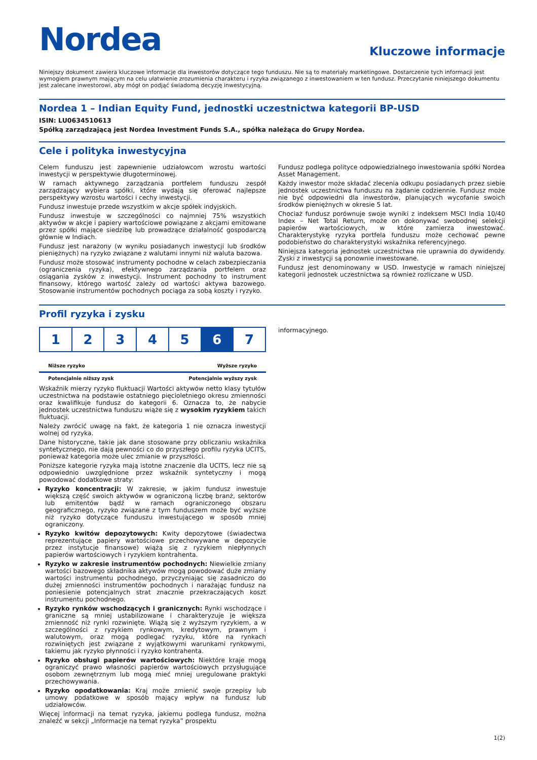Nordea
Kluczowe informacje
Niniejszy dokument zawiera kluczowe informacje dla inwestorów dotyczące tego funduszu. Nie są to materiały marketingowe. Dostarczenie tych informacji jest wymogiem prawnym mającym na celu ułatwienie zrozumienia charakteru i ryzyka związanego z inwestowaniem w ten fundusz. Przeczytanie niniejszego dokumentu jest zalecane inwestorowi, aby mógł on podjąć świadomą decyzję inwestycyjną.
Nordea 1 – Indian Equity Fund, jednostki uczestnictwa kategorii BP-USD
ISIN: LU0634510613
Spółką zarządzającą jest Nordea Investment Funds S.A., spółka należąca do Grupy Nordea.
Cele i polityka inwestycyjna
Celem funduszu jest zapewnienie udziałowcom wzrostu wartości inwestycji w perspektywie długoterminowej.
W ramach aktywnego zarządzania portfelem funduszu zespół zarządzający wybiera spółki, które wydają się oferować najlepsze perspektywy wzrostu wartości i cechy inwestycji.
Fundusz inwestuje przede wszystkim w akcje spółek indyjskich.
Fundusz inwestuje w szczególności co najmniej 75% wszystkich aktywów w akcje i papiery wartościowe powiązane z akcjami emitowane przez spółki mające siedzibę lub prowadzące działalność gospodarczą głównie w Indiach.
Fundusz jest narażony (w wyniku posiadanych inwestycji lub środków pieniężnych) na ryzyko związane z walutami innymi niż waluta bazowa.
Fundusz może stosować instrumenty pochodne w celach zabezpieczania (ograniczenia ryzyka), efektywnego zarządzania portfelem oraz osiągania zysków z inwestycji. Instrument pochodny to instrument finansowy, którego wartość zależy od wartości aktywa bazowego. Stosowanie instrumentów pochodnych pociąga za sobą koszty i ryzyko.
Fundusz podlega polityce odpowiedzialnego inwestowania spółki Nordea Asset Management.
Każdy inwestor może składać zlecenia odkupu posiadanych przez siebie jednostek uczestnictwa funduszu na żądanie codziennie. Fundusz może nie być odpowiedni dla inwestorów, planujących wycofanie swoich środków pieniężnych w okresie 5 lat.
Chociaż fundusz porównuje swoje wyniki z indeksem MSCI India 10/40 Index – Net Total Return, może on dokonywać swobodnej selekcji papierów wartościowych, w które zamierza inwestować. Charakterystykę ryzyka portfela funduszu może cechować pewne podobieństwo do charakterystyki wskaźnika referencyjnego.
Niniejsza kategoria jednostek uczestnictwa nie uprawnia do dywidendy. Zyski z inwestycji są ponownie inwestowane.
Fundusz jest denominowany w USD. Inwestycje w ramach niniejszej kategorii jednostek uczestnictwa są również rozliczane w USD.
Profil ryzyka i zysku
| 1 | 2 | 3 | 4 | 5 | 6 | 7 |
Niższe ryzyko Wyższe ryzyko
Potencjalnie niższy zysk Potencjalnie wyższy zysk
Wskaźnik mierzy ryzyko fluktuacji Wartości aktywów netto klasy tytułów uczestnictwa na podstawie ostatniego pięcioletniego okresu zmienności oraz kwalifikuje fundusz do kategorii 6. Oznacza to, że nabycie jednostek uczestnictwa funduszu wiąże się z wysokim ryzykiem takich fluktuacji.
Należy zwrócić uwagę na fakt, że kategoria 1 nie oznacza inwestycji wolnej od ryzyka.
Dane historyczne, takie jak dane stosowane przy obliczaniu wskaźnika syntetycznego, nie dają pewności co do przyszłego profilu ryzyka UCITS, ponieważ kategoria może ulec zmianie w przyszłości.
Poniższe kategorie ryzyka mają istotne znaczenie dla UCITS, lecz nie są odpowiednio uwzględnione przez wskaźnik syntetyczny i mogą powodować dodatkowe straty:
Ryzyko koncentracji: W zakresie, w jakim fundusz inwestuje większą część swoich aktywów w ograniczoną liczbę branż, sektorów lub emitentów bądź w ramach ograniczonego obszaru geograficznego, ryzyko związane z tym funduszem może być wyższe niż ryzyko dotyczące funduszu inwestującego w sposób mniej ograniczony.
Ryzyko kwitów depozytowych: Kwity depozytowe (świadectwa reprezentujące papiery wartościowe przechowywane w depozycie przez instytucje finansowe) wiążą się z ryzykiem niepłynnych papierów wartościowych i ryzykiem kontrahenta.
Ryzyko w zakresie instrumentów pochodnych: Niewielkie zmiany wartości bazowego składnika aktywów mogą powodować duże zmiany wartości instrumentu pochodnego, przyczyniając się zasadniczo do dużej zmienności instrumentów pochodnych i narażając fundusz na poniesienie potencjalnych strat znacznie przekraczających koszt instrumentu pochodnego.
Ryzyko rynków wschodzących i granicznych: Rynki wschodzące i graniczne są mniej ustabilizowane i charakteryzuje je większa zmienność niż rynki rozwinięte. Wiążą się z wyższym ryzykiem, a w szczególności z ryzykiem rynkowym, kredytowym, prawnym i walutowym, oraz mogą podlegać ryzyku, które na rynkach rozwiniętych jest związane z wyjątkowymi warunkami rynkowymi, takiemu jak ryzyko płynności i ryzyko kontrahenta.
Ryzyko obsługi papierów wartościowych: Niektóre kraje mogą ograniczyć prawo własności papierów wartościowych przysługujące osobom zewnętrznym lub mogą mieć mniej uregulowane praktyki przechowywania.
Ryzyko opodatkowania: Kraj może zmienić swoje przepisy lub umowy podatkowe w sposób mający wpływ na fundusz lub udziałowców.
Więcej informacji na temat ryzyka, jakiemu podlega fundusz, można znaleźć w sekcji „Informacje na temat ryzyka” prospektu
informacyjnego.
1(2)